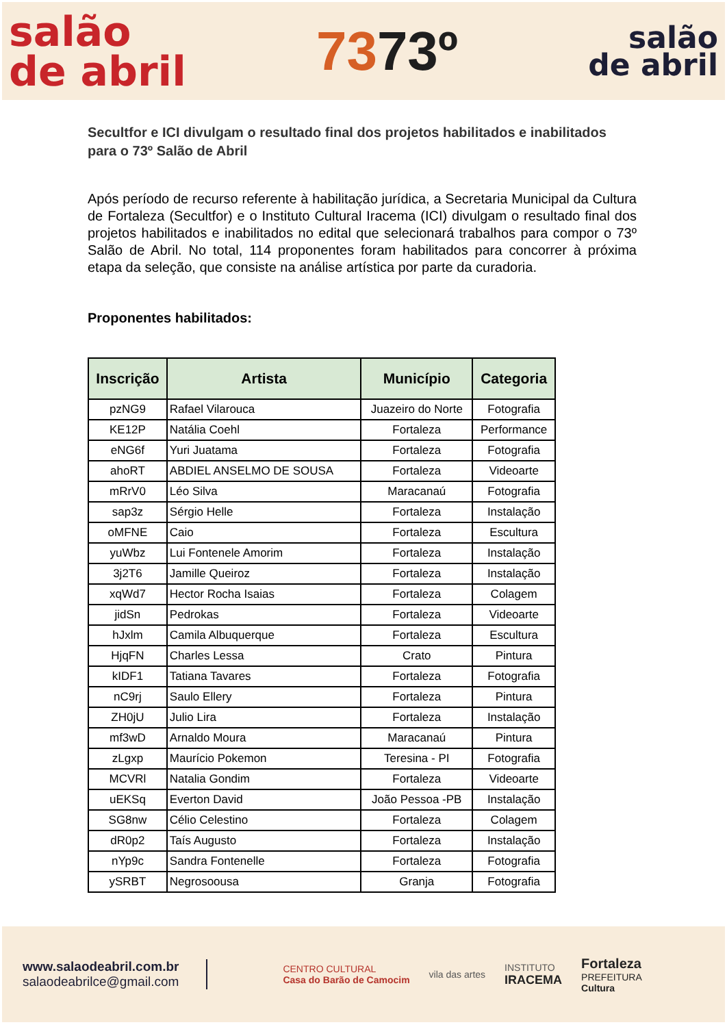salão
de abril
7373º
salão
de abril
Secultfor e ICI divulgam o resultado final dos projetos habilitados e inabilitados para o 73º Salão de Abril
Após período de recurso referente à habilitação jurídica, a Secretaria Municipal da Cultura de Fortaleza (Secultfor) e o Instituto Cultural Iracema (ICI) divulgam o resultado final dos projetos habilitados e inabilitados no edital que selecionará trabalhos para compor o 73º Salão de Abril. No total, 114 proponentes foram habilitados para concorrer à próxima etapa da seleção, que consiste na análise artística por parte da curadoria.
Proponentes habilitados:
| Inscrição | Artista | Município | Categoria |
| --- | --- | --- | --- |
| pzNG9 | Rafael Vilarouca | Juazeiro do Norte | Fotografia |
| KE12P | Natália Coehl | Fortaleza | Performance |
| eNG6f | Yuri Juatama | Fortaleza | Fotografia |
| ahoRT | ABDIEL ANSELMO DE SOUSA | Fortaleza | Videoarte |
| mRrV0 | Léo Silva | Maracanaú | Fotografia |
| sap3z | Sérgio Helle | Fortaleza | Instalação |
| oMFNE | Caio | Fortaleza | Escultura |
| yuWbz | Lui Fontenele Amorim | Fortaleza | Instalação |
| 3j2T6 | Jamille Queiroz | Fortaleza | Instalação |
| xqWd7 | Hector Rocha Isaias | Fortaleza | Colagem |
| jidSn | Pedrokas | Fortaleza | Videoarte |
| hJxlm | Camila Albuquerque | Fortaleza | Escultura |
| HjqFN | Charles Lessa | Crato | Pintura |
| kIDF1 | Tatiana Tavares | Fortaleza | Fotografia |
| nC9rj | Saulo Ellery | Fortaleza | Pintura |
| ZH0jU | Julio Lira | Fortaleza | Instalação |
| mf3wD | Arnaldo Moura | Maracanaú | Pintura |
| zLgxp | Maurício Pokemon | Teresina - PI | Fotografia |
| MCVRl | Natalia Gondim | Fortaleza | Videoarte |
| uEKSq | Everton David | João Pessoa -PB | Instalação |
| SG8nw | Célio Celestino | Fortaleza | Colagem |
| dR0p2 | Taís Augusto | Fortaleza | Instalação |
| nYp9c | Sandra Fontenelle | Fortaleza | Fotografia |
| ySRBT | Negrosoousa | Granja | Fotografia |
www.salaodeabril.com.br
salaodeabrilce@gmail.com
CENTRO CULTURAL
Casa do Barão de Camocim
vila das artes
INSTITUTO
IRACEMA
Fortaleza
PREFEITURA
Cultura